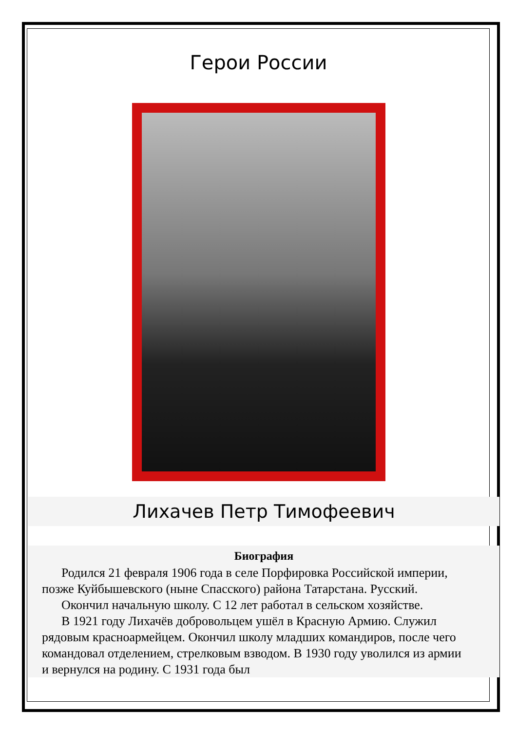Герои России
Лихачев Петр Тимофеевич
Биография
Родился 21 февраля 1906 года в селе Порфировка Российской империи, позже Куйбышевского (ныне Спасского) района Татарстана. Русский.
Окончил начальную школу. С 12 лет работал в сельском хозяйстве.
В 1921 году Лихачёв добровольцем ушёл в Красную Армию. Служил рядовым красноармейцем. Окончил школу младших командиров, после чего командовал отделением, стрелковым взводом. В 1930 году уволился из армии и вернулся на родину. С 1931 года был